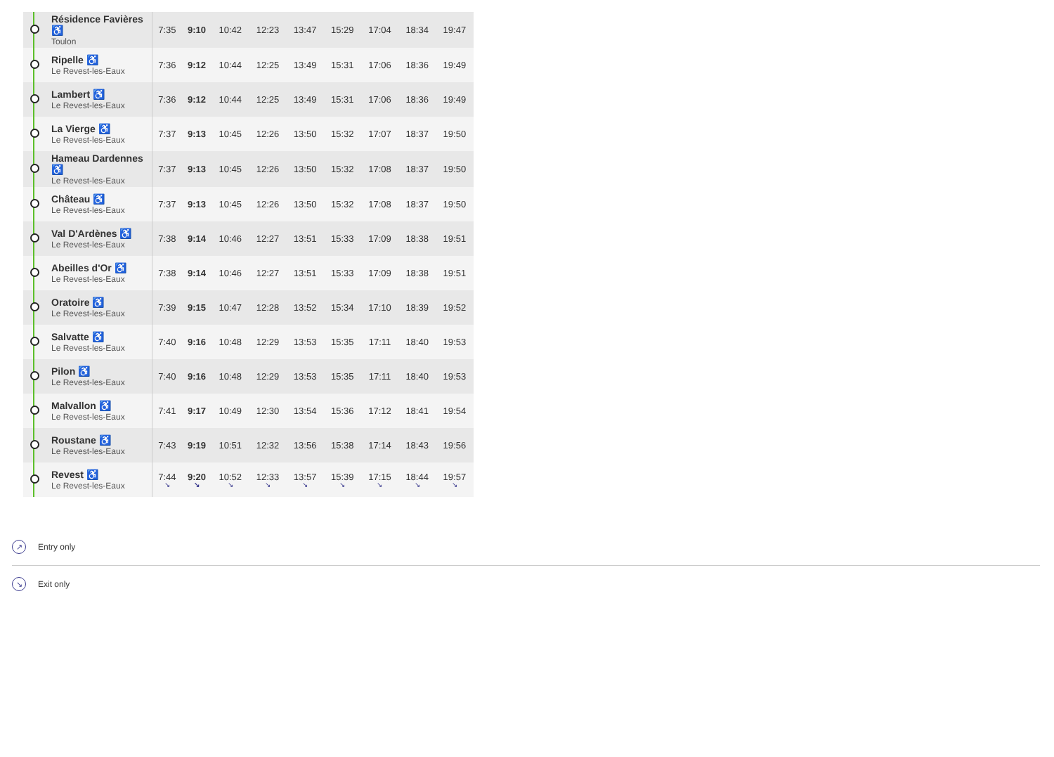| | Résidence Favières ♿ Toulon | 7:35 | 9:10 | 10:42 | 12:23 | 13:47 | 15:29 | 17:04 | 18:34 | 19:47 |
| | Ripelle ♿ Le Revest-les-Eaux | 7:36 | 9:12 | 10:44 | 12:25 | 13:49 | 15:31 | 17:06 | 18:36 | 19:49 |
| | Lambert ♿ Le Revest-les-Eaux | 7:36 | 9:12 | 10:44 | 12:25 | 13:49 | 15:31 | 17:06 | 18:36 | 19:49 |
| | La Vierge ♿ Le Revest-les-Eaux | 7:37 | 9:13 | 10:45 | 12:26 | 13:50 | 15:32 | 17:07 | 18:37 | 19:50 |
| | Hameau Dardennes ♿ Le Revest-les-Eaux | 7:37 | 9:13 | 10:45 | 12:26 | 13:50 | 15:32 | 17:08 | 18:37 | 19:50 |
| | Château ♿ Le Revest-les-Eaux | 7:37 | 9:13 | 10:45 | 12:26 | 13:50 | 15:32 | 17:08 | 18:37 | 19:50 |
| | Val D'Ardènes ♿ Le Revest-les-Eaux | 7:38 | 9:14 | 10:46 | 12:27 | 13:51 | 15:33 | 17:09 | 18:38 | 19:51 |
| | Abeilles d'Or ♿ Le Revest-les-Eaux | 7:38 | 9:14 | 10:46 | 12:27 | 13:51 | 15:33 | 17:09 | 18:38 | 19:51 |
| | Oratoire ♿ Le Revest-les-Eaux | 7:39 | 9:15 | 10:47 | 12:28 | 13:52 | 15:34 | 17:10 | 18:39 | 19:52 |
| | Salvatte ♿ Le Revest-les-Eaux | 7:40 | 9:16 | 10:48 | 12:29 | 13:53 | 15:35 | 17:11 | 18:40 | 19:53 |
| | Pilon ♿ Le Revest-les-Eaux | 7:40 | 9:16 | 10:48 | 12:29 | 13:53 | 15:35 | 17:11 | 18:40 | 19:53 |
| | Malvallon ♿ Le Revest-les-Eaux | 7:41 | 9:17 | 10:49 | 12:30 | 13:54 | 15:36 | 17:12 | 18:41 | 19:54 |
| | Roustane ♿ Le Revest-les-Eaux | 7:43 | 9:19 | 10:51 | 12:32 | 13:56 | 15:38 | 17:14 | 18:43 | 19:56 |
| | Revest ♿ Le Revest-les-Eaux | 7:44 ↘ | 9:20 ↘ | 10:52 ↘ | 12:33 ↘ | 13:57 ↘ | 15:39 ↘ | 17:15 ↘ | 18:44 ↘ | 19:57 ↘ |
↗ Entry only
↘ Exit only